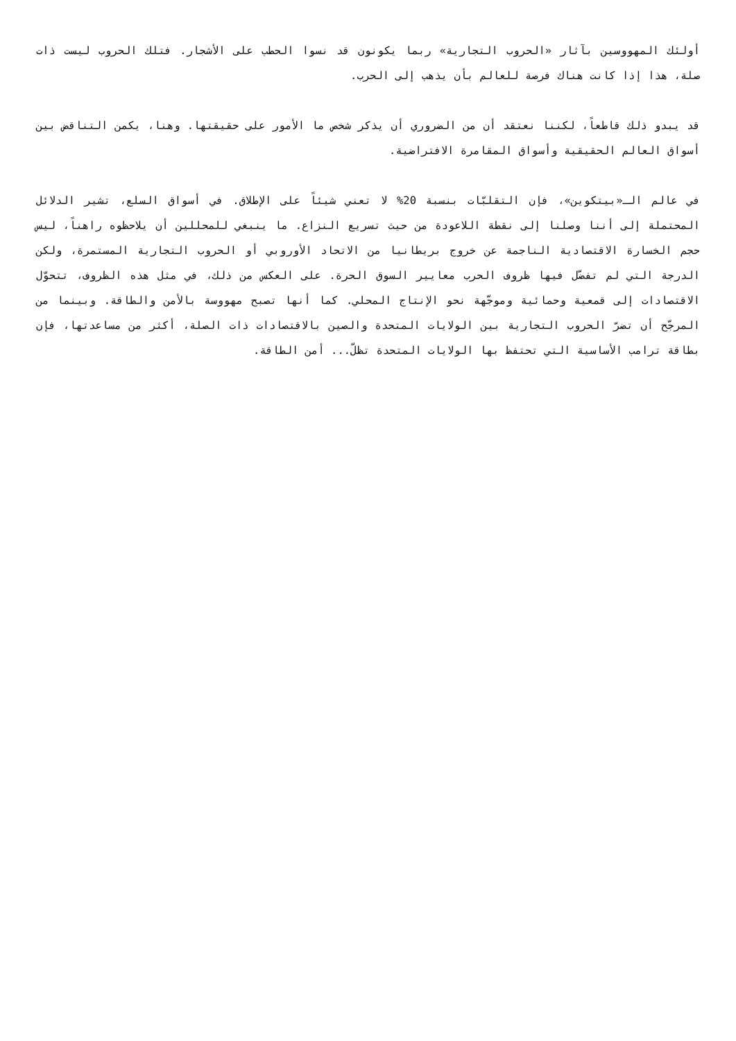أولئك المهووسين بآثار «الحروب التجارية» ربما يكونون قد نسوا الحطب على الأشجار. فتلك الحروب ليست ذات صلة، هذا إذا كانت هناك فرصة للعالم بأن يذهب إلى الحرب.
قد يبدو ذلك قاطعاً، لكننا نعتقد أن من الضروري أن يذكر شخص ما الأمور على حقيقتها. وهنا، يكمن التناقض بين أسواق العالم الحقيقية وأسواق المقامرة الافتراضية.
في عالم الـ«بيتكوين»، فإن التقلبّات بنسبة 20% لا تعني شيئاً على الإطلاق. في أسواق السلع، تشير الدلائل المحتملة إلى أننا وصلنا إلى نقطة اللاعودة من حيث تسريع النزاع. ما ينبغي للمحللين أن يلاحظوه راهناً، ليس حجم الخسارة الاقتصادية الناجمة عن خروج بريطانيا من الاتحاد الأوروبي أو الحروب التجارية المستمرة، ولكن الدرجة التي لم تفضّل فيها ظروف الحرب معايير السوق الحرة. على العكس من ذلك، في مثل هذه الظروف، تتحوّل الاقتصادات إلى قمعية وحمائية وموجّهة نحو الإنتاج المحلي. كما أنها تصبح مهووسة بالأمن والطاقة. وبينما من المرجّح أن تضرّ الحروب التجارية بين الولايات المتحدة والصين بالاقتصادات ذات الصلة، أكثر من مساعدتها، فإن بطاقة ترامب الأساسية التي تحتفظ بها الولايات المتحدة تظلّ... أمن الطاقة.